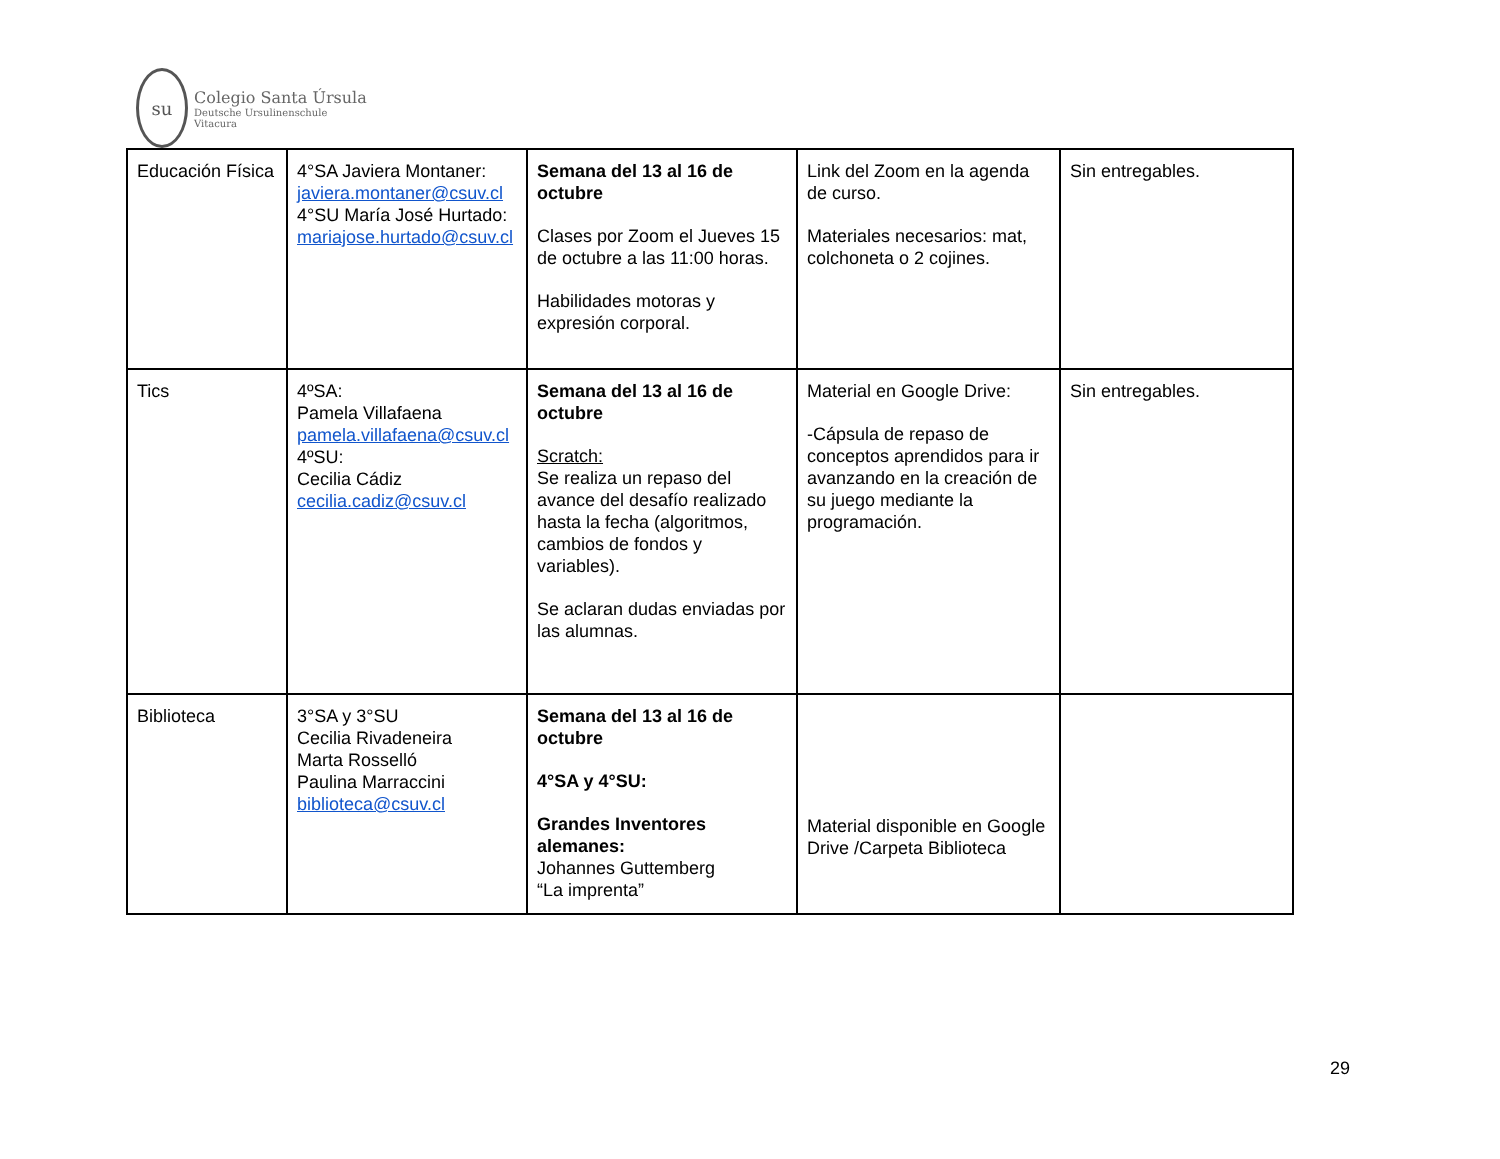su
Colegio Santa Úrsula
Deutsche Ursulinenschule
Vitacura
| Educación Física | 4°SA Javiera Montaner: javiera.montaner@csuv.cl 4°SU María José Hurtado: mariajose.hurtado@csuv.cl | Semana del 13 al 16 de octubre Clases por Zoom el Jueves 15 de octubre a las 11:00 horas. Habilidades motoras y expresión corporal. | Link del Zoom en la agenda de curso. Materiales necesarios: mat, colchoneta o 2 cojines. | Sin entregables. |
| Tics | 4ºSA: Pamela Villafaena pamela.villafaena@csuv.cl 4ºSU: Cecilia Cádiz cecilia.cadiz@csuv.cl | Semana del 13 al 16 de octubre Scratch: Se realiza un repaso del avance del desafío realizado hasta la fecha (algoritmos, cambios de fondos y variables). Se aclaran dudas enviadas por las alumnas. | Material en Google Drive: -Cápsula de repaso de conceptos aprendidos para ir avanzando en la creación de su juego mediante la programación. | Sin entregables. |
| Biblioteca | 3°SA y 3°SU Cecilia Rivadeneira Marta Rosselló Paulina Marraccini biblioteca@csuv.cl | Semana del 13 al 16 de octubre 4°SA y 4°SU: Grandes Inventores alemanes: Johannes Guttemberg “La imprenta” | Material disponible en Google Drive /Carpeta Biblioteca | |
29